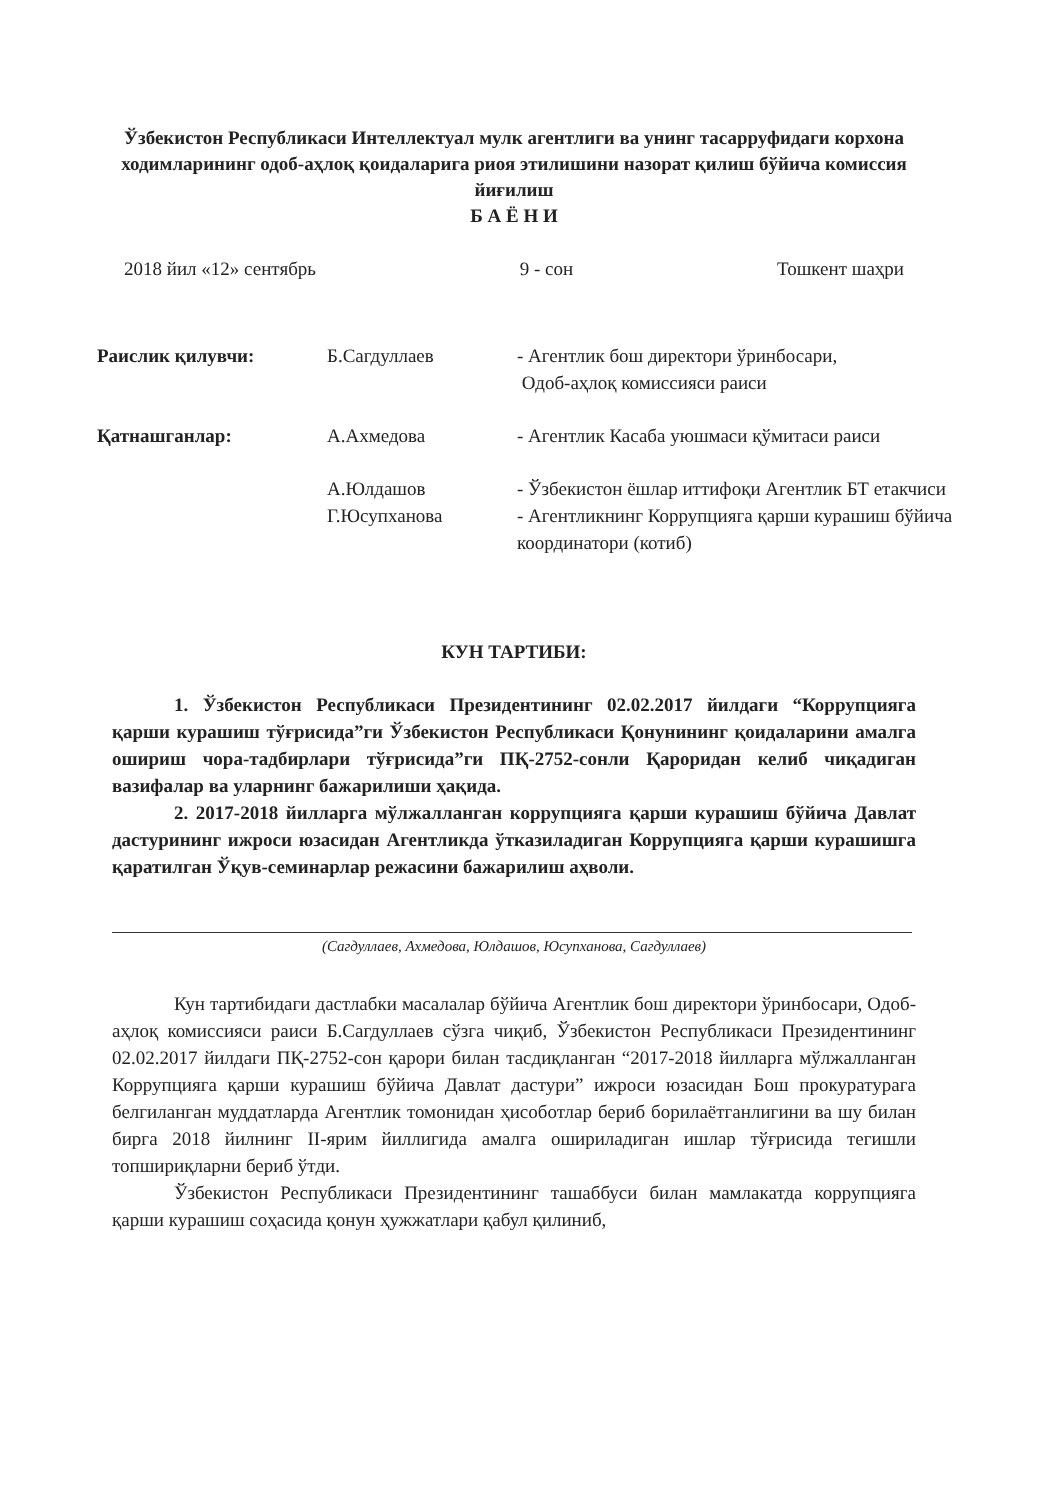Ўзбекистон Республикаси Интеллектуал мулк агентлиги ва унинг тасарруфидаги корхона ходимларининг одоб-аҳлоқ қоидаларига риоя этилишини назорат қилиш бўйича комиссия йиғилиш
Б А Ё Н И
2018 йил «12» сентябрь 9 - сон Тошкент шаҳри
Раислик қилувчи:
Б.Сагдуллаев
- Агентлик бош директори ўринбосари,
Одоб-аҳлоқ комиссияси раиси
Қатнашганлар:
А.Ахмедова
- Агентлик Касаба уюшмаси қўмитаси раиси
А.Юлдашов
- Ўзбекистон ёшлар иттифоқи Агентлик БТ етакчиси
Г.Юсупханова
- Агентликнинг Коррупцияга қарши курашиш бўйича координатори (котиб)
КУН ТАРТИБИ:
1. Ўзбекистон Республикаси Президентининг 02.02.2017 йилдаги “Коррупцияга қарши курашиш тўғрисида”ги Ўзбекистон Республикаси Қонунининг қоидаларини амалга ошириш чора-тадбирлари тўғрисида”ги ПҚ-2752-сонли Қароридан келиб чиқадиган вазифалар ва уларнинг бажарилиши ҳақида.
2. 2017-2018 йилларга мўлжалланган коррупцияга қарши курашиш бўйича Давлат дастурининг ижроси юзасидан Агентликда ўтказиладиган Коррупцияга қарши курашишга қаратилган Ўқув-семинарлар режасини бажарилиш аҳволи.
(Сагдуллаев, Ахмедова, Юлдашов, Юсупханова, Сагдуллаев)
Кун тартибидаги дастлабки масалалар бўйича Агентлик бош директори ўринбосари, Одоб-аҳлоқ комиссияси раиси Б.Сагдуллаев сўзга чиқиб, Ўзбекистон Республикаси Президентининг 02.02.2017 йилдаги ПҚ-2752-сон қарори билан тасдиқланган “2017-2018 йилларга мўлжалланган Коррупцияга қарши курашиш бўйича Давлат дастури” ижроси юзасидан Бош прокуратурага белгиланган муддатларда Агентлик томонидан ҳисоботлар бериб борилаётганлигини ва шу билан бирга 2018 йилнинг II-ярим йиллигида амалга ошириладиган ишлар тўғрисида тегишли топшириқларни бериб ўтди.
Ўзбекистон Республикаси Президентининг ташаббуси билан мамлакатда коррупцияга қарши курашиш соҳасида қонун ҳужжатлари қабул қилиниб,